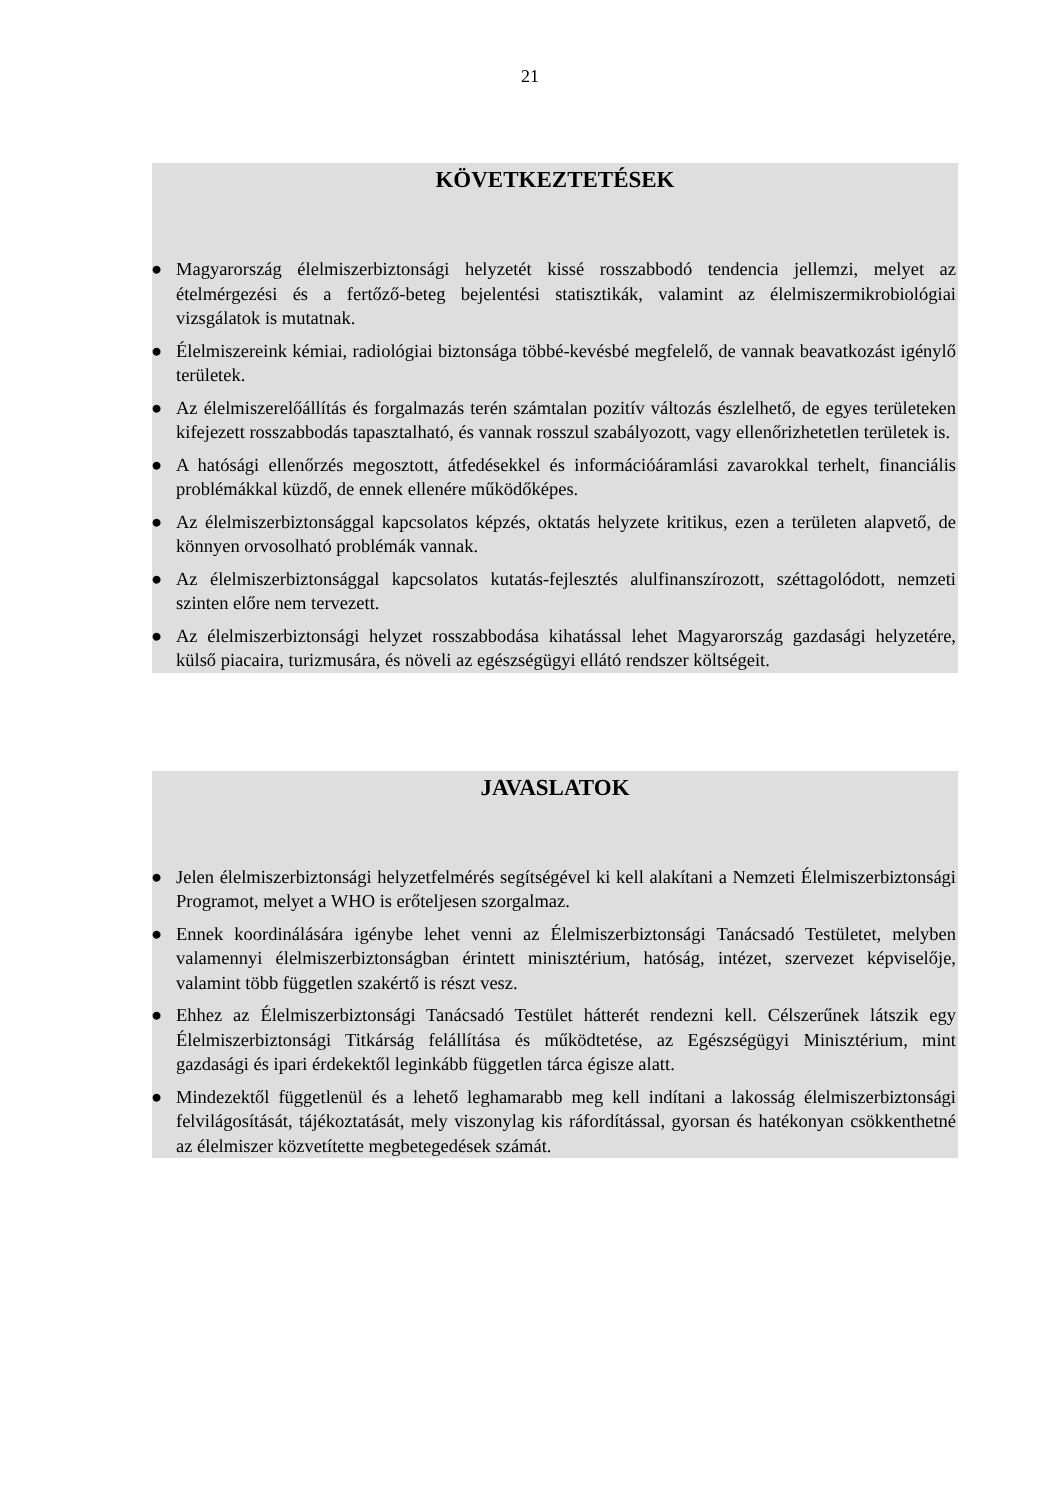21
KÖVETKEZTETÉSEK
● Magyarország élelmiszerbiztonsági helyzetét kissé rosszabbodó tendencia jellemzi, melyet az ételmérgezési és a fertőző-beteg bejelentési statisztikák, valamint az élelmiszermikrobiológiai vizsgálatok is mutatnak.
● Élelmiszereink kémiai, radiológiai biztonsága többé-kevésbé megfelelő, de vannak beavatkozást igénylő területek.
● Az élelmiszerelőállítás és forgalmazás terén számtalan pozitív változás észlelhető, de egyes területeken kifejezett rosszabbodás tapasztalható, és vannak rosszul szabályozott, vagy ellenőrizhetetlen területek is.
● A hatósági ellenőrzés megosztott, átfedésekkel és információáramlási zavarokkal terhelt, financiális problémákkal küzdő, de ennek ellenére működőképes.
● Az élelmiszerbiztonsággal kapcsolatos képzés, oktatás helyzete kritikus, ezen a területen alapvető, de könnyen orvosolható problémák vannak.
● Az élelmiszerbiztonsággal kapcsolatos kutatás-fejlesztés alulfinanszírozott, széttagolódott, nemzeti szinten előre nem tervezett.
● Az élelmiszerbiztonsági helyzet rosszabbodása kihatással lehet Magyarország gazdasági helyzetére, külső piacaira, turizmusára, és növeli az egészségügyi ellátó rendszer költségeit.
JAVASLATOK
● Jelen élelmiszerbiztonsági helyzetfelmérés segítségével ki kell alakítani a Nemzeti Élelmiszerbiztonsági Programot, melyet a WHO is erőteljesen szorgalmaz.
● Ennek koordinálására igénybe lehet venni az Élelmiszerbiztonsági Tanácsadó Testületet, melyben valamennyi élelmiszerbiztonságban érintett minisztérium, hatóság, intézet, szervezet képviselője, valamint több független szakértő is részt vesz.
● Ehhez az Élelmiszerbiztonsági Tanácsadó Testület hátterét rendezni kell. Célszerűnek látszik egy Élelmiszerbiztonsági Titkárság felállítása és működtetése, az Egészségügyi Minisztérium, mint gazdasági és ipari érdekektől leginkább független tárca égisze alatt.
● Mindezektől függetlenül és a lehető leghamarabb meg kell indítani a lakosság élelmiszerbiztonsági felvilágosítását, tájékoztatását, mely viszonylag kis ráfordítással, gyorsan és hatékonyan csökkenthetné az élelmiszer közvetítette megbetegedések számát.